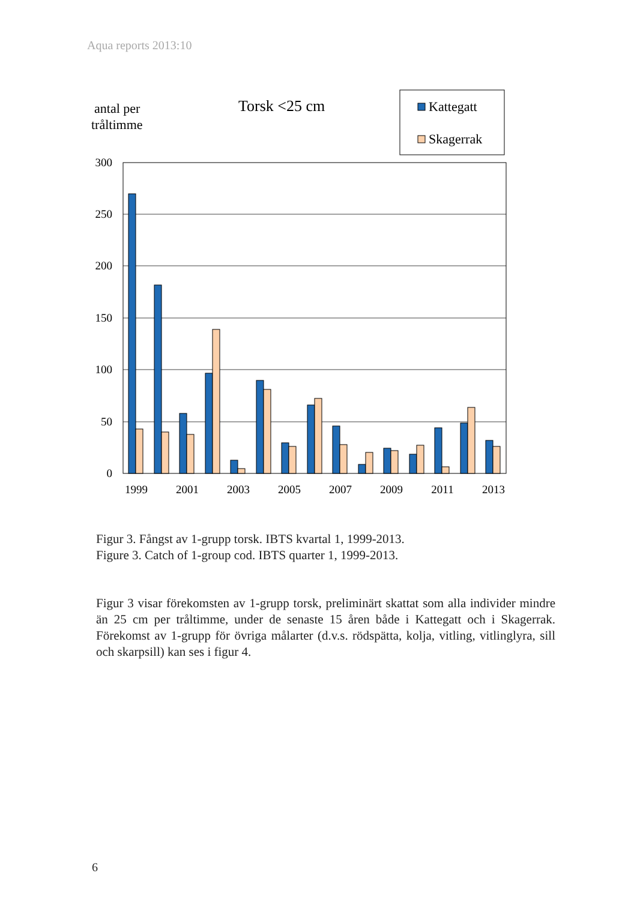Aqua reports 2013:10
antal per
tråltimme
Torsk <25 cm
Kattegatt
Skagerrak
300
250
200
150
100
50
0
1999
2001
2003
2005
2007
2009
2011
2013
Figur 3. Fångst av 1-grupp torsk. IBTS kvartal 1, 1999-2013.
Figure 3. Catch of 1-group cod. IBTS quarter 1, 1999-2013.
Figur 3 visar förekomsten av 1-grupp torsk, preliminärt skattat som alla individer mindre än 25 cm per tråltimme, under de senaste 15 åren både i Kattegatt och i Skagerrak. Förekomst av 1-grupp för övriga målarter (d.v.s. rödspätta, kolja, vitling, vitlinglyra, sill och skarpsill) kan ses i figur 4.
6